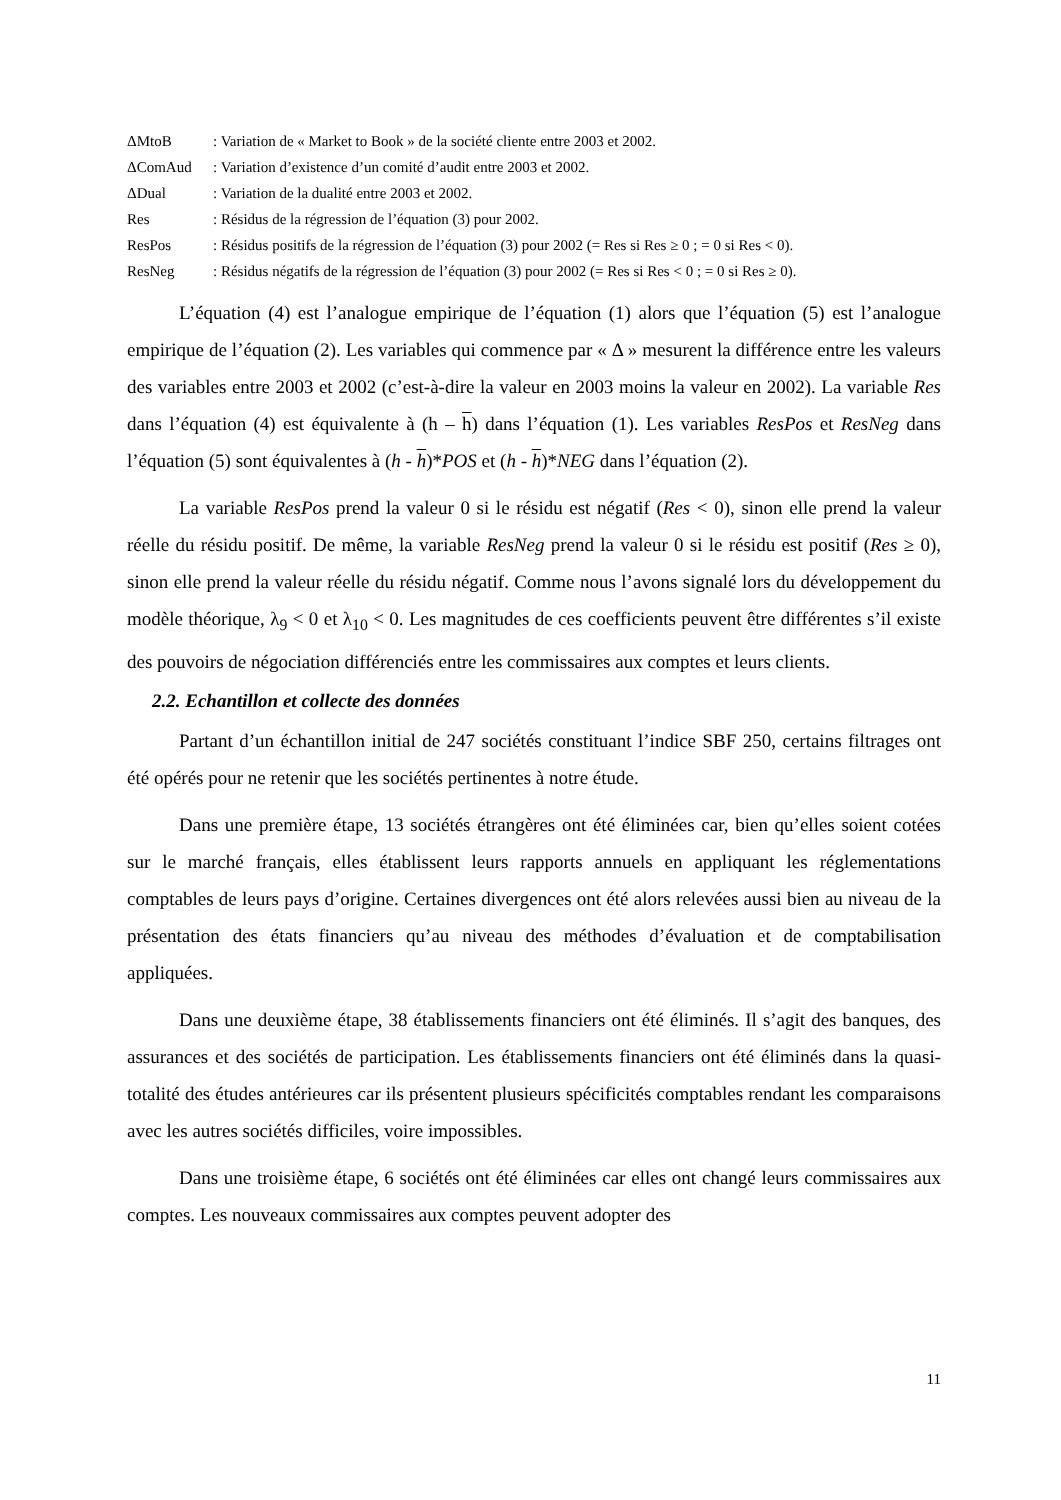| ΔMtoB | : Variation de « Market to Book » de la société cliente entre 2003 et 2002. |
| ΔComAud | : Variation d’existence d’un comité d’audit entre 2003 et 2002. |
| ΔDual | : Variation de la dualité entre 2003 et 2002. |
| Res | : Résidus de la régression de l’équation (3) pour 2002. |
| ResPos | : Résidus positifs de la régression de l’équation (3) pour 2002 (= Res si Res ≥ 0 ; = 0 si Res < 0). |
| ResNeg | : Résidus négatifs de la régression de l’équation (3) pour 2002 (= Res si Res < 0 ; = 0 si Res ≥ 0). |
L’équation (4) est l’analogue empirique de l’équation (1) alors que l’équation (5) est l’analogue empirique de l’équation (2). Les variables qui commence par « Δ » mesurent la différence entre les valeurs des variables entre 2003 et 2002 (c’est-à-dire la valeur en 2003 moins la valeur en 2002). La variable Res dans l’équation (4) est équivalente à (h – h) dans l’équation (1). Les variables ResPos et ResNeg dans l’équation (5) sont équivalentes à (h - h)*POS et (h - h)*NEG dans l’équation (2).
La variable ResPos prend la valeur 0 si le résidu est négatif (Res < 0), sinon elle prend la valeur réelle du résidu positif. De même, la variable ResNeg prend la valeur 0 si le résidu est positif (Res ≥ 0), sinon elle prend la valeur réelle du résidu négatif. Comme nous l’avons signalé lors du développement du modèle théorique, λ<sub>9</sub> < 0 et λ<sub>10</sub> < 0. Les magnitudes de ces coefficients peuvent être différentes s’il existe des pouvoirs de négociation différenciés entre les commissaires aux comptes et leurs clients.
2.2. Echantillon et collecte des données
Partant d’un échantillon initial de 247 sociétés constituant l’indice SBF 250, certains filtrages ont été opérés pour ne retenir que les sociétés pertinentes à notre étude.
Dans une première étape, 13 sociétés étrangères ont été éliminées car, bien qu’elles soient cotées sur le marché français, elles établissent leurs rapports annuels en appliquant les réglementations comptables de leurs pays d’origine. Certaines divergences ont été alors relevées aussi bien au niveau de la présentation des états financiers qu’au niveau des méthodes d’évaluation et de comptabilisation appliquées.
Dans une deuxième étape, 38 établissements financiers ont été éliminés. Il s’agit des banques, des assurances et des sociétés de participation. Les établissements financiers ont été éliminés dans la quasi-totalité des études antérieures car ils présentent plusieurs spécificités comptables rendant les comparaisons avec les autres sociétés difficiles, voire impossibles.
Dans une troisième étape, 6 sociétés ont été éliminées car elles ont changé leurs commissaires aux comptes. Les nouveaux commissaires aux comptes peuvent adopter des
11